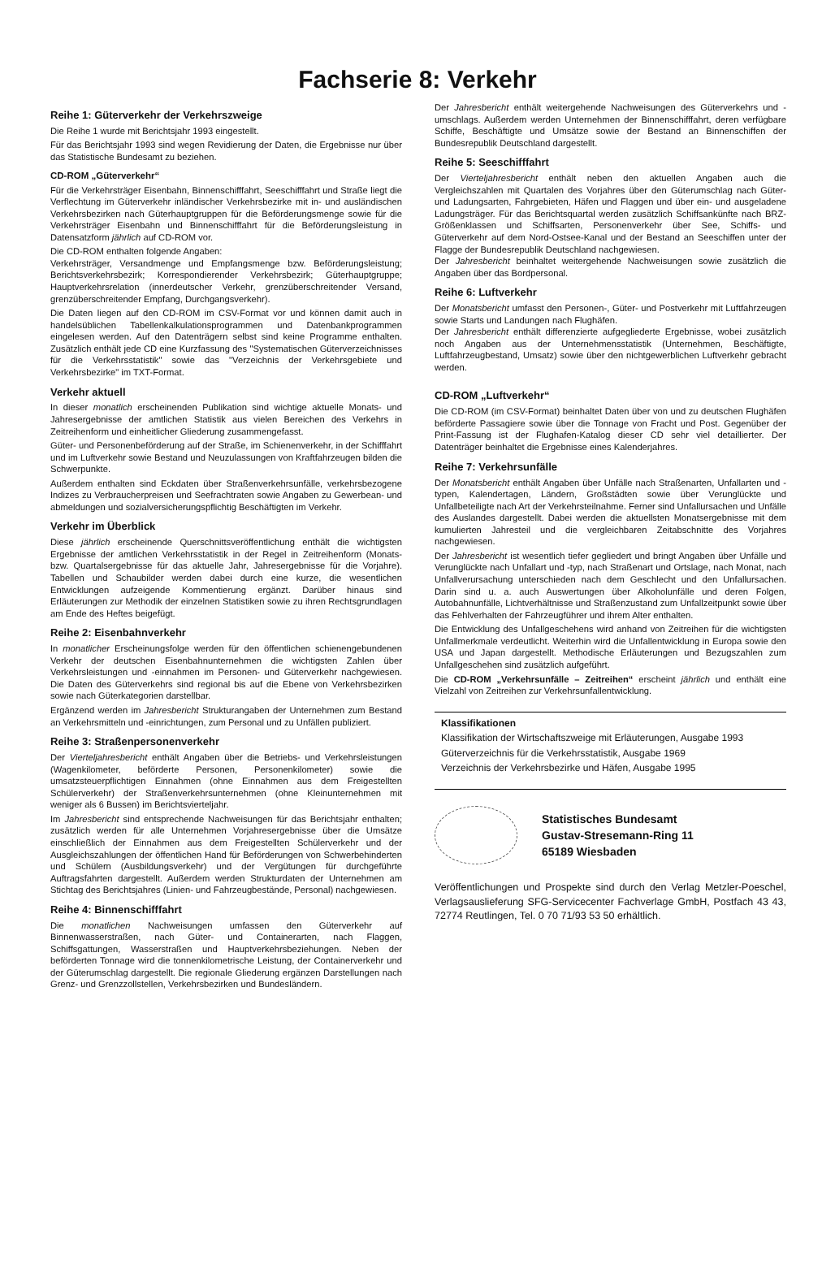Fachserie 8: Verkehr
Reihe 1: Güterverkehr der Verkehrszweige
Die Reihe 1 wurde mit Berichtsjahr 1993 eingestellt.
Für das Berichtsjahr 1993 sind wegen Revidierung der Daten, die Ergebnisse nur über das Statistische Bundesamt zu beziehen.
CD-ROM „Güterverkehr“
Für die Verkehrsträger Eisenbahn, Binnenschifffahrt, Seeschifffahrt und Straße liegt die Verflechtung im Güterverkehr inländischer Verkehrsbezirke mit in- und ausländischen Verkehrsbezirken nach Güterhauptgruppen für die Beförderungsmenge sowie für die Verkehrsträger Eisenbahn und Binnenschifffahrt für die Beförderungsleistung in Datensatzform jährlich auf CD-ROM vor.
Die CD-ROM enthalten folgende Angaben:
Verkehrsträger, Versandmenge und Empfangsmenge bzw. Beförderungsleistung; Berichtsverkehrsbezirk; Korrespondierender Verkehrsbezirk; Güterhauptgruppe; Hauptverkehrsrelation (innerdeutscher Verkehr, grenzüberschreitender Versand, grenzüberschreitender Empfang, Durchgangsverkehr).
Die Daten liegen auf den CD-ROM im CSV-Format vor und können damit auch in handelsüblichen Tabellenkalkulationsprogrammen und Datenbankprogrammen eingelesen werden. Auf den Datenträgern selbst sind keine Programme enthalten. Zusätzlich enthält jede CD eine Kurzfassung des "Systematischen Güterverzeichnisses für die Verkehrsstatistik" sowie das "Verzeichnis der Verkehrsgebiete und Verkehrsbezirke" im TXT-Format.
Verkehr aktuell
In dieser monatlich erscheinenden Publikation sind wichtige aktuelle Monats- und Jahresergebnisse der amtlichen Statistik aus vielen Bereichen des Verkehrs in Zeitreihenform und einheitlicher Gliederung zusammengefasst.
Güter- und Personenbeförderung auf der Straße, im Schienenverkehr, in der Schifffahrt und im Luftverkehr sowie Bestand und Neuzulassungen von Kraftfahrzeugen bilden die Schwerpunkte.
Außerdem enthalten sind Eckdaten über Straßenverkehrsunfälle, verkehrsbezogene Indizes zu Verbraucherpreisen und Seefrachtraten sowie Angaben zu Gewerbean- und abmeldungen und sozialversicherungspflichtig Beschäftigten im Verkehr.
Verkehr im Überblick
Diese jährlich erscheinende Querschnittsveröffentlichung enthält die wichtigsten Ergebnisse der amtlichen Verkehrsstatistik in der Regel in Zeitreihenform (Monats- bzw. Quartalsergebnisse für das aktuelle Jahr, Jahresergebnisse für die Vorjahre). Tabellen und Schaubilder werden dabei durch eine kurze, die wesentlichen Entwicklungen aufzeigende Kommentierung ergänzt. Darüber hinaus sind Erläuterungen zur Methodik der einzelnen Statistiken sowie zu ihren Rechtsgrundlagen am Ende des Heftes beigefügt.
Reihe 2: Eisenbahnverkehr
In monatlicher Erscheinungsfolge werden für den öffentlichen schienengebundenen Verkehr der deutschen Eisenbahnunternehmen die wichtigsten Zahlen über Verkehrsleistungen und -einnahmen im Personen- und Güterverkehr nachgewiesen. Die Daten des Güterverkehrs sind regional bis auf die Ebene von Verkehrsbezirken sowie nach Güterkategorien darstellbar.
Ergänzend werden im Jahresbericht Strukturangaben der Unternehmen zum Bestand an Verkehrsmitteln und -einrichtungen, zum Personal und zu Unfällen publiziert.
Reihe 3: Straßenpersonenverkehr
Der Vierteljahresbericht enthält Angaben über die Betriebs- und Verkehrsleistungen (Wagenkilometer, beförderte Personen, Personenkilometer) sowie die umsatzsteuerpflichtigen Einnahmen (ohne Einnahmen aus dem Freigestellten Schülerverkehr) der Straßenverkehrsunternehmen (ohne Kleinunternehmen mit weniger als 6 Bussen) im Berichtsvierteljahr.
Im Jahresbericht sind entsprechende Nachweisungen für das Berichtsjahr enthalten; zusätzlich werden für alle Unternehmen Vorjahresergebnisse über die Umsätze einschließlich der Einnahmen aus dem Freigestellten Schülerverkehr und der Ausgleichszahlungen der öffentlichen Hand für Beförderungen von Schwerbehinderten und Schülern (Ausbildungsverkehr) und der Vergütungen für durchgeführte Auftragsfahrten dargestellt. Außerdem werden Strukturdaten der Unternehmen am Stichtag des Berichtsjahres (Linien- und Fahrzeugbestände, Personal) nachgewiesen.
Reihe 4: Binnenschifffahrt
Die monatlichen Nachweisungen umfassen den Güterverkehr auf Binnenwasserstraßen, nach Güter- und Containerarten, nach Flaggen, Schiffsgattungen, Wasserstraßen und Hauptverkehrsbeziehungen. Neben der beförderten Tonnage wird die tonnenkilometrische Leistung, der Containerverkehr und der Güterumschlag dargestellt. Die regionale Gliederung ergänzen Darstellungen nach Grenz- und Grenzzollstellen, Verkehrsbezirken und Bundesländern.
Der Jahresbericht enthält weitergehende Nachweisungen des Güterverkehrs und -umschlags. Außerdem werden Unternehmen der Binnenschifffahrt, deren verfügbare Schiffe, Beschäftigte und Umsätze sowie der Bestand an Binnenschiffen der Bundesrepublik Deutschland dargestellt.
Reihe 5: Seeschifffahrt
Der Vierteljahresbericht enthält neben den aktuellen Angaben auch die Vergleichszahlen mit Quartalen des Vorjahres über den Güterumschlag nach Güter- und Ladungsarten, Fahrgebieten, Häfen und Flaggen und über ein- und ausgeladene Ladungsträger. Für das Berichtsquartal werden zusätzlich Schiffsankünfte nach BRZ-Größenklassen und Schiffsarten, Personenverkehr über See, Schiffs- und Güterverkehr auf dem Nord-Ostsee-Kanal und der Bestand an Seeschiffen unter der Flagge der Bundesrepublik Deutschland nachgewiesen.
Der Jahresbericht beinhaltet weitergehende Nachweisungen sowie zusätzlich die Angaben über das Bordpersonal.
Reihe 6: Luftverkehr
Der Monatsbericht umfasst den Personen-, Güter- und Postverkehr mit Luftfahrzeugen sowie Starts und Landungen nach Flughäfen.
Der Jahresbericht enthält differenzierte aufgegliederte Ergebnisse, wobei zusätzlich noch Angaben aus der Unternehmensstatistik (Unternehmen, Beschäftigte, Luftfahrzeugbestand, Umsatz) sowie über den nichtgewerblichen Luftverkehr gebracht werden.
CD-ROM „Luftverkehr“
Die CD-ROM (im CSV-Format) beinhaltet Daten über von und zu deutschen Flughäfen beförderte Passagiere sowie über die Tonnage von Fracht und Post. Gegenüber der Print-Fassung ist der Flughafen-Katalog dieser CD sehr viel detaillierter. Der Datenträger beinhaltet die Ergebnisse eines Kalenderjahres.
Reihe 7: Verkehrsunfälle
Der Monatsbericht enthält Angaben über Unfälle nach Straßenarten, Unfallarten und -typen, Kalendertagen, Ländern, Großstädten sowie über Verunglückte und Unfallbeteiligte nach Art der Verkehrsteilnahme. Ferner sind Unfallursachen und Unfälle des Auslandes dargestellt. Dabei werden die aktuellsten Monatsergebnisse mit dem kumulierten Jahresteil und die vergleichbaren Zeitabschnitte des Vorjahres nachgewiesen.
Der Jahresbericht ist wesentlich tiefer gegliedert und bringt Angaben über Unfälle und Verunglückte nach Unfallart und -typ, nach Straßenart und Ortslage, nach Monat, nach Unfallverursachung unterschieden nach dem Geschlecht und den Unfallursachen. Darin sind u. a. auch Auswertungen über Alkoholunfälle und deren Folgen, Autobahnunfälle, Lichtverhältnisse und Straßenzustand zum Unfallzeitpunkt sowie über das Fehlverhalten der Fahrzeugführer und ihrem Alter enthalten.
Die Entwicklung des Unfallgeschehens wird anhand von Zeitreihen für die wichtigsten Unfallmerkmale verdeutlicht. Weiterhin wird die Unfallentwicklung in Europa sowie den USA und Japan dargestellt. Methodische Erläuterungen und Bezugszahlen zum Unfallgeschehen sind zusätzlich aufgeführt.
Die CD-ROM „Verkehrsunfälle – Zeitreihen“ erscheint jährlich und enthält eine Vielzahl von Zeitreihen zur Verkehrsunfallentwicklung.
Klassifikationen
Klassifikation der Wirtschaftszweige mit Erläuterungen, Ausgabe 1993
Güterverzeichnis für die Verkehrsstatistik, Ausgabe 1969
Verzeichnis der Verkehrsbezirke und Häfen, Ausgabe 1995
Statistisches Bundesamt
Gustav-Stresemann-Ring 11
65189 Wiesbaden
Veröffentlichungen und Prospekte sind durch den Verlag Metzler-Poeschel, Verlagsauslieferung SFG-Servicecenter Fachverlage GmbH, Postfach 43 43, 72774 Reutlingen, Tel. 0 70 71/93 53 50 erhältlich.